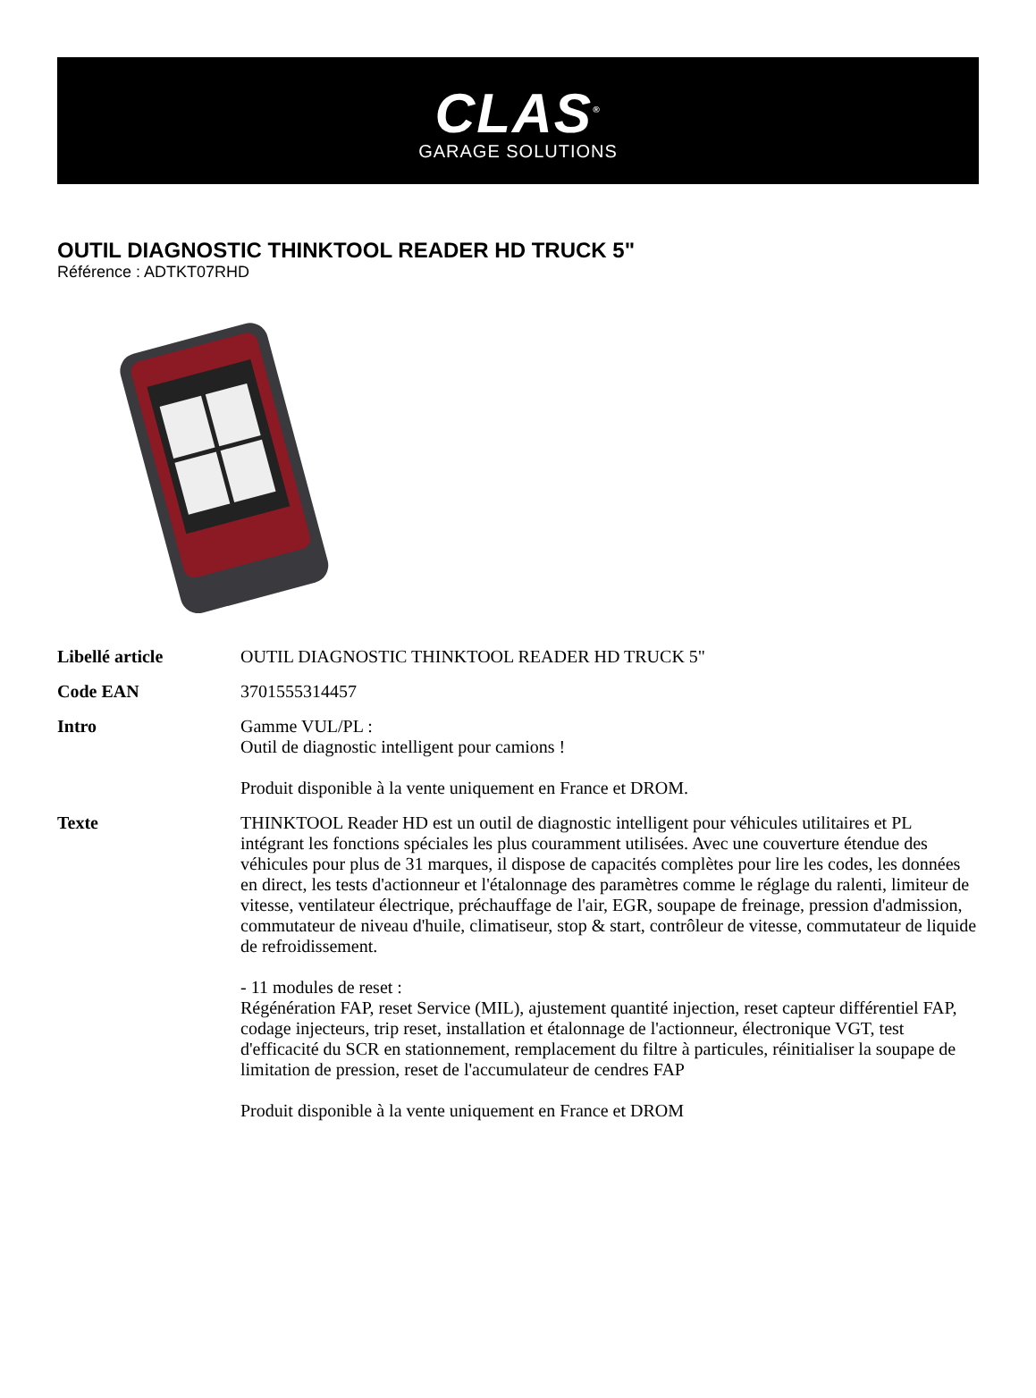CLAS<sup>®</sup>
GARAGE SOLUTIONS
OUTIL DIAGNOSTIC THINKTOOL READER HD TRUCK 5"
Référence : ADTKT07RHD
| Libellé article | OUTIL DIAGNOSTIC THINKTOOL READER HD TRUCK 5" |
| Code EAN | 3701555314457 |
| Intro | Gamme VUL/PL : Outil de diagnostic intelligent pour camions ! Produit disponible à la vente uniquement en France et DROM. |
| Texte | THINKTOOL Reader HD est un outil de diagnostic intelligent pour véhicules utilitaires et PL intégrant les fonctions spéciales les plus couramment utilisées. Avec une couverture étendue des véhicules pour plus de 31 marques, il dispose de capacités complètes pour lire les codes, les données en direct, les tests d'actionneur et l'étalonnage des paramètres comme le réglage du ralenti, limiteur de vitesse, ventilateur électrique, préchauffage de l'air, EGR, soupape de freinage, pression d'admission, commutateur de niveau d'huile, climatiseur, stop & start, contrôleur de vitesse, commutateur de liquide de refroidissement. - 11 modules de reset : Régénération FAP, reset Service (MIL), ajustement quantité injection, reset capteur différentiel FAP, codage injecteurs, trip reset, installation et étalonnage de l'actionneur, électronique VGT, test d'efficacité du SCR en stationnement, remplacement du filtre à particules, réinitialiser la soupape de limitation de pression, reset de l'accumulateur de cendres FAP Produit disponible à la vente uniquement en France et DROM |